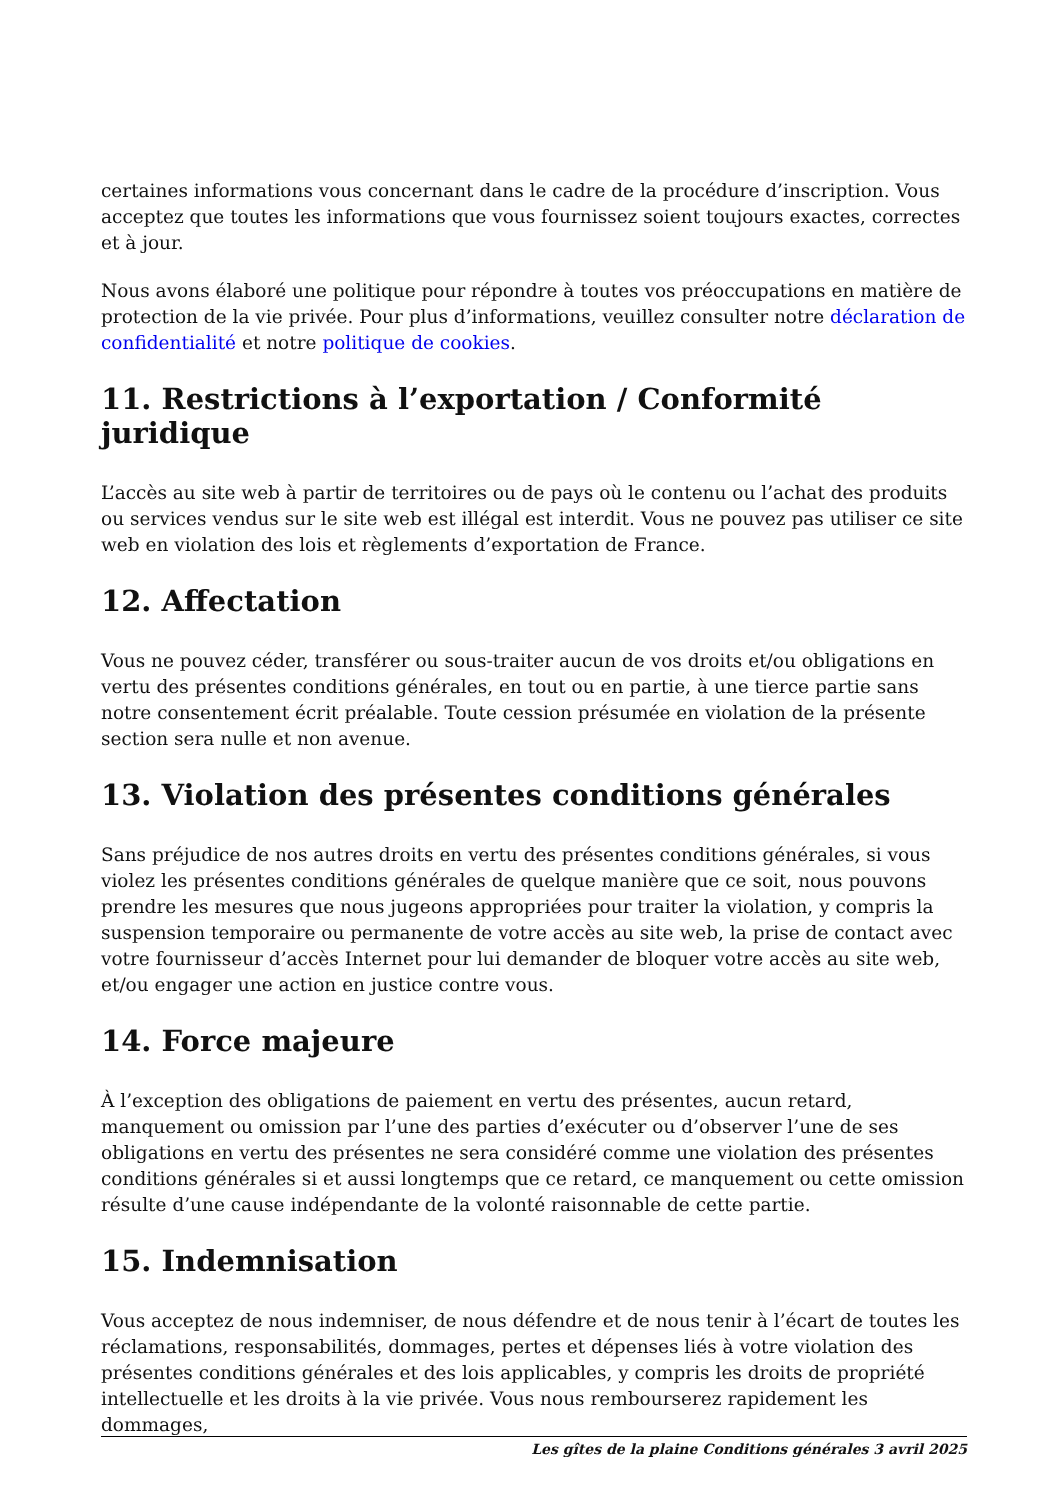certaines informations vous concernant dans le cadre de la procédure d’inscription. Vous acceptez que toutes les informations que vous fournissez soient toujours exactes, correctes et à jour.
Nous avons élaboré une politique pour répondre à toutes vos préoccupations en matière de protection de la vie privée. Pour plus d’informations, veuillez consulter notre déclaration de confidentialité et notre politique de cookies.
11. Restrictions à l’exportation / Conformité juridique
L’accès au site web à partir de territoires ou de pays où le contenu ou l’achat des produits ou services vendus sur le site web est illégal est interdit. Vous ne pouvez pas utiliser ce site web en violation des lois et règlements d’exportation de France.
12. Affectation
Vous ne pouvez céder, transférer ou sous-traiter aucun de vos droits et/ou obligations en vertu des présentes conditions générales, en tout ou en partie, à une tierce partie sans notre consentement écrit préalable. Toute cession présumée en violation de la présente section sera nulle et non avenue.
13. Violation des présentes conditions générales
Sans préjudice de nos autres droits en vertu des présentes conditions générales, si vous violez les présentes conditions générales de quelque manière que ce soit, nous pouvons prendre les mesures que nous jugeons appropriées pour traiter la violation, y compris la suspension temporaire ou permanente de votre accès au site web, la prise de contact avec votre fournisseur d’accès Internet pour lui demander de bloquer votre accès au site web, et/ou engager une action en justice contre vous.
14. Force majeure
À l’exception des obligations de paiement en vertu des présentes, aucun retard, manquement ou omission par l’une des parties d’exécuter ou d’observer l’une de ses obligations en vertu des présentes ne sera considéré comme une violation des présentes conditions générales si et aussi longtemps que ce retard, ce manquement ou cette omission résulte d’une cause indépendante de la volonté raisonnable de cette partie.
15. Indemnisation
Vous acceptez de nous indemniser, de nous défendre et de nous tenir à l’écart de toutes les réclamations, responsabilités, dommages, pertes et dépenses liés à votre violation des présentes conditions générales et des lois applicables, y compris les droits de propriété intellectuelle et les droits à la vie privée. Vous nous rembourserez rapidement les dommages,
Les gîtes de la plaine Conditions générales 3 avril 2025